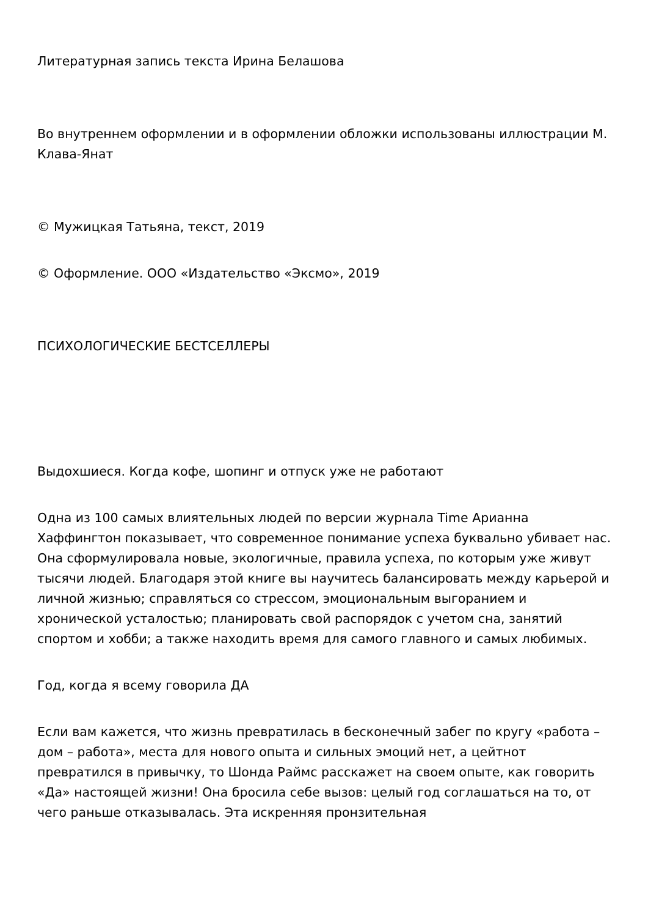Литературная запись текста Ирина Белашова
Во внутреннем оформлении и в оформлении обложки использованы иллюстрации М. Клава-Янат
© Мужицкая Татьяна, текст, 2019
© Оформление. ООО «Издательство «Эксмо», 2019
ПСИХОЛОГИЧЕСКИЕ БЕСТСЕЛЛЕРЫ
Выдохшиеся. Когда кофе, шопинг и отпуск уже не работают
Одна из 100 самых влиятельных людей по версии журнала Time Арианна Хаффингтон показывает, что современное понимание успеха буквально убивает нас. Она сформулировала новые, экологичные, правила успеха, по которым уже живут тысячи людей. Благодаря этой книге вы научитесь балансировать между карьерой и личной жизнью; справляться со стрессом, эмоциональным выгоранием и хронической усталостью; планировать свой распорядок с учетом сна, занятий спортом и хобби; а также находить время для самого главного и самых любимых.
Год, когда я всему говорила ДА
Если вам кажется, что жизнь превратилась в бесконечный забег по кругу «работа – дом – работа», места для нового опыта и сильных эмоций нет, а цейтнот превратился в привычку, то Шонда Раймс расскажет на своем опыте, как говорить «Да» настоящей жизни! Она бросила себе вызов: целый год соглашаться на то, от чего раньше отказывалась. Эта искренняя пронзительная